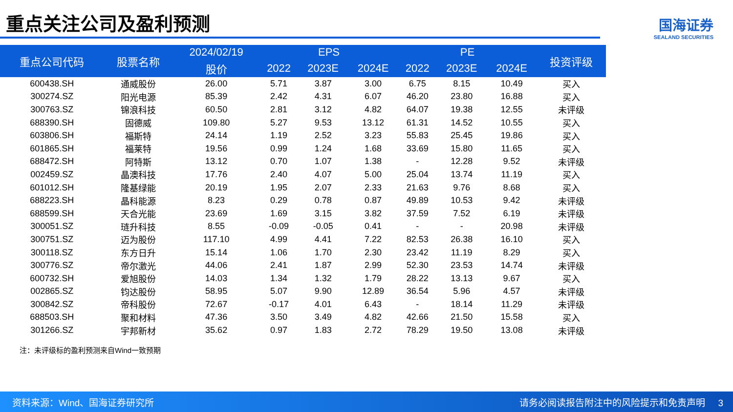重点关注公司及盈利预测
国海证券
SEALAND SECURITIES
| 重点公司代码 | 股票名称 | 2024/02/19 | EPS | | | PE | | | 投资评级 |
| --- | --- | --- | --- | --- | --- | --- | --- | --- | --- |
| | | 股价 | 2022 | 2023E | 2024E | 2022 | 2023E | 2024E | |
| 600438.SH | 通威股份 | 26.00 | 5.71 | 3.87 | 3.00 | 6.75 | 8.15 | 10.49 | 买入 |
| 300274.SZ | 阳光电源 | 85.39 | 2.42 | 4.31 | 6.07 | 46.20 | 23.80 | 16.88 | 买入 |
| 300763.SZ | 锦浪科技 | 60.50 | 2.81 | 3.12 | 4.82 | 64.07 | 19.38 | 12.55 | 未评级 |
| 688390.SH | 固德威 | 109.80 | 5.27 | 9.53 | 13.12 | 61.31 | 14.52 | 10.55 | 买入 |
| 603806.SH | 福斯特 | 24.14 | 1.19 | 2.52 | 3.23 | 55.83 | 25.45 | 19.86 | 买入 |
| 601865.SH | 福莱特 | 19.56 | 0.99 | 1.24 | 1.68 | 33.69 | 15.80 | 11.65 | 买入 |
| 688472.SH | 阿特斯 | 13.12 | 0.70 | 1.07 | 1.38 | - | 12.28 | 9.52 | 未评级 |
| 002459.SZ | 晶澳科技 | 17.76 | 2.40 | 4.07 | 5.00 | 25.04 | 13.74 | 11.19 | 买入 |
| 601012.SH | 隆基绿能 | 20.19 | 1.95 | 2.07 | 2.33 | 21.63 | 9.76 | 8.68 | 买入 |
| 688223.SH | 晶科能源 | 8.23 | 0.29 | 0.78 | 0.87 | 49.89 | 10.53 | 9.42 | 未评级 |
| 688599.SH | 天合光能 | 23.69 | 1.69 | 3.15 | 3.82 | 37.59 | 7.52 | 6.19 | 未评级 |
| 300051.SZ | 琏升科技 | 8.55 | -0.09 | -0.05 | 0.41 | - | - | 20.98 | 未评级 |
| 300751.SZ | 迈为股份 | 117.10 | 4.99 | 4.41 | 7.22 | 82.53 | 26.38 | 16.10 | 买入 |
| 300118.SZ | 东方日升 | 15.14 | 1.06 | 1.70 | 2.30 | 23.42 | 11.19 | 8.29 | 买入 |
| 300776.SZ | 帝尔激光 | 44.06 | 2.41 | 1.87 | 2.99 | 52.30 | 23.53 | 14.74 | 未评级 |
| 600732.SH | 爱旭股份 | 14.03 | 1.34 | 1.32 | 1.79 | 28.22 | 13.13 | 9.67 | 买入 |
| 002865.SZ | 钧达股份 | 58.95 | 5.07 | 9.90 | 12.89 | 36.54 | 5.96 | 4.57 | 未评级 |
| 300842.SZ | 帝科股份 | 72.67 | -0.17 | 4.01 | 6.43 | - | 18.14 | 11.29 | 未评级 |
| 688503.SH | 聚和材料 | 47.36 | 3.50 | 3.49 | 4.82 | 42.66 | 21.50 | 15.58 | 买入 |
| 301266.SZ | 宇邦新材 | 35.62 | 0.97 | 1.83 | 2.72 | 78.29 | 19.50 | 13.08 | 未评级 |
注：未评级标的盈利预测来自Wind一致预期
资料来源：Wind、国海证券研究所 请务必阅读报告附注中的风险提示和免责声明 3